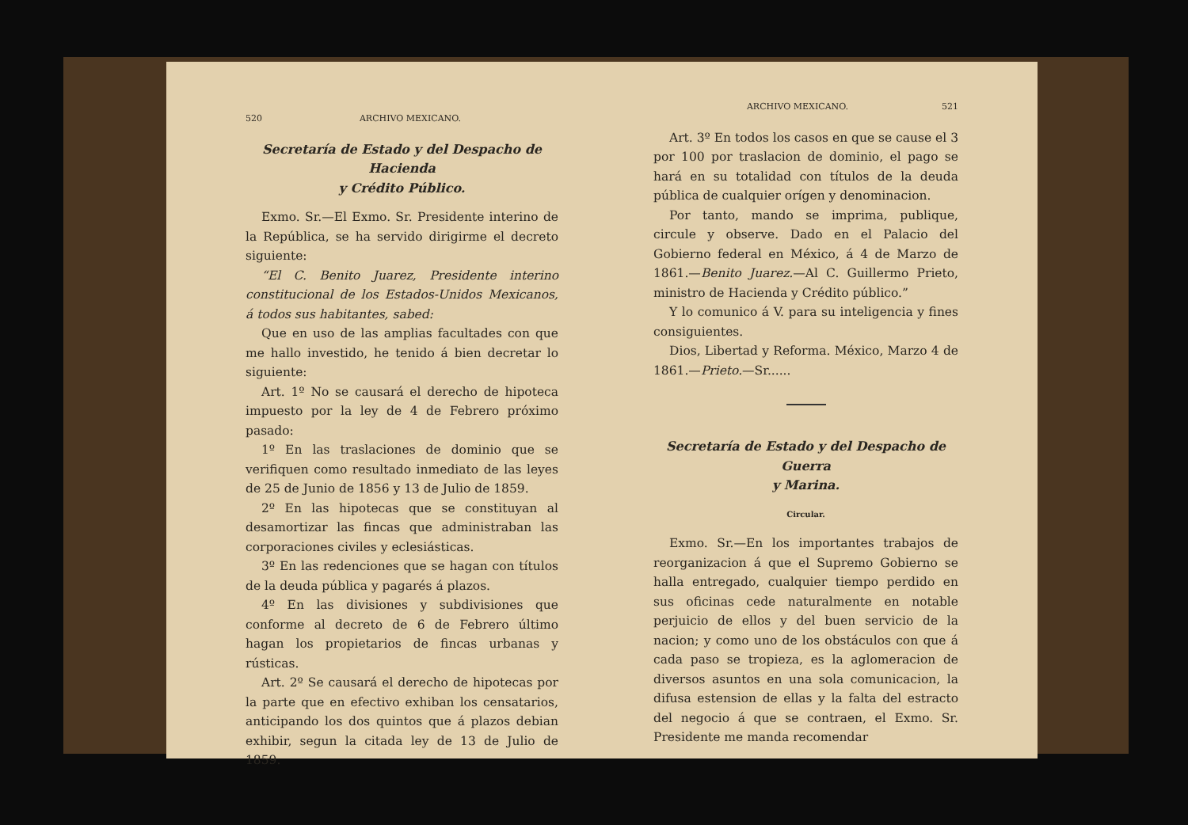520 ARCHIVO MEXICANO.
Secretaría de Estado y del Despacho de Hacienda
y Crédito Público.
Exmo. Sr.—El Exmo. Sr. Presidente interino de la República, se ha servido dirigirme el decreto siguiente:
“El C. Benito Juarez, Presidente interino constitucional de los Estados-Unidos Mexicanos, á todos sus habitantes, sabed:
Que en uso de las amplias facultades con que me hallo investido, he tenido á bien decretar lo siguiente:
Art. 1º No se causará el derecho de hipoteca impuesto por la ley de 4 de Febrero próximo pasado:
1º En las traslaciones de dominio que se verifiquen como resultado inmediato de las leyes de 25 de Junio de 1856 y 13 de Julio de 1859.
2º En las hipotecas que se constituyan al desamortizar las fincas que administraban las corporaciones civiles y eclesiásticas.
3º En las redenciones que se hagan con títulos de la deuda pública y pagarés á plazos.
4º En las divisiones y subdivisiones que conforme al decreto de 6 de Febrero último hagan los propietarios de fincas urbanas y rústicas.
Art. 2º Se causará el derecho de hipotecas por la parte que en efectivo exhiban los censatarios, anticipando los dos quintos que á plazos debian exhibir, segun la citada ley de 13 de Julio de 1859.
ARCHIVO MEXICANO. 521
Art. 3º En todos los casos en que se cause el 3 por 100 por traslacion de dominio, el pago se hará en su totalidad con títulos de la deuda pública de cualquier orígen y denominacion.
Por tanto, mando se imprima, publique, circule y observe. Dado en el Palacio del Gobierno federal en México, á 4 de Marzo de 1861.—Benito Juarez.—Al C. Guillermo Prieto, ministro de Hacienda y Crédito público.”
Y lo comunico á V. para su inteligencia y fines consiguientes.
Dios, Libertad y Reforma. México, Marzo 4 de 1861.—Prieto.—Sr......
Secretaría de Estado y del Despacho de Guerra
y Marina.
Circular.
Exmo. Sr.—En los importantes trabajos de reorganizacion á que el Supremo Gobierno se halla entregado, cualquier tiempo perdido en sus oficinas cede naturalmente en notable perjuicio de ellos y del buen servicio de la nacion; y como uno de los obstáculos con que á cada paso se tropieza, es la aglomeracion de diversos asuntos en una sola comunicacion, la difusa estension de ellas y la falta del estracto del negocio á que se contraen, el Exmo. Sr. Presidente me manda recomendar